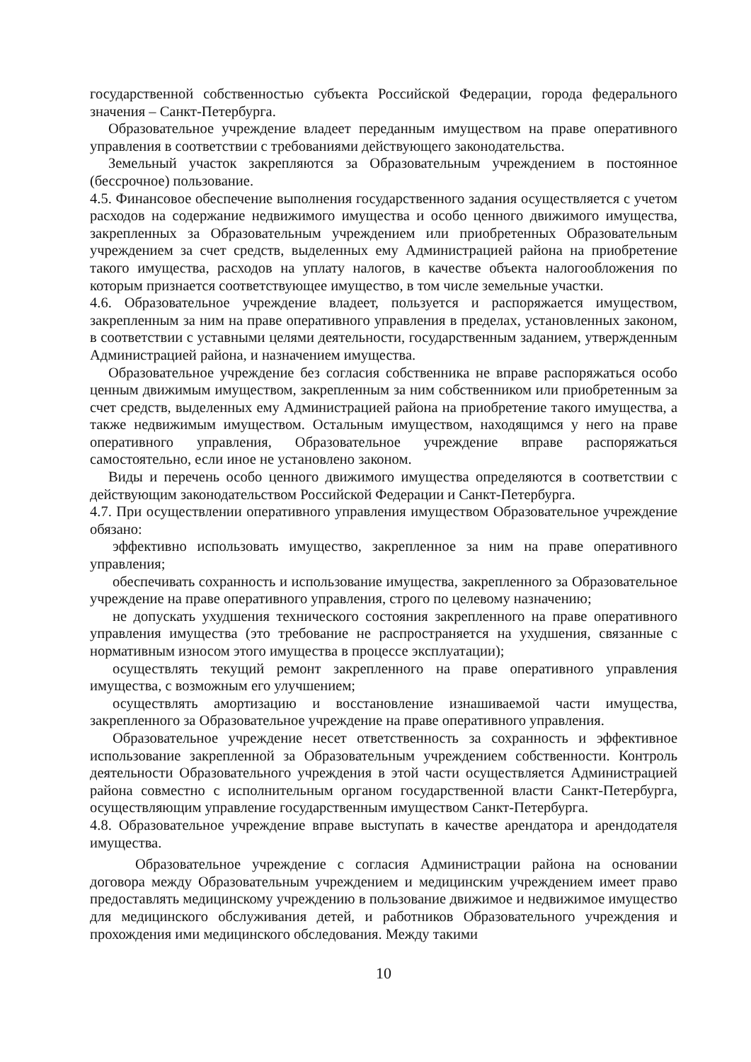государственной собственностью субъекта Российской Федерации, города федерального значения – Санкт-Петербурга.
Образовательное учреждение владеет переданным имуществом на праве оперативного управления в соответствии с требованиями действующего законодательства.
Земельный участок закрепляются за Образовательным учреждением в постоянное (бессрочное) пользование.
4.5. Финансовое обеспечение выполнения государственного задания осуществляется с учетом расходов на содержание недвижимого имущества и особо ценного движимого имущества, закрепленных за Образовательным учреждением или приобретенных Образовательным учреждением за счет средств, выделенных ему Администрацией района на приобретение такого имущества, расходов на уплату налогов, в качестве объекта налогообложения по которым признается соответствующее имущество, в том числе земельные участки.
4.6. Образовательное учреждение владеет, пользуется и распоряжается имуществом, закрепленным за ним на праве оперативного управления в пределах, установленных законом, в соответствии с уставными целями деятельности, государственным заданием, утвержденным Администрацией района, и назначением имущества.
Образовательное учреждение без согласия собственника не вправе распоряжаться особо ценным движимым имуществом, закрепленным за ним собственником или приобретенным за счет средств, выделенных ему Администрацией района на приобретение такого имущества, а также недвижимым имуществом. Остальным имуществом, находящимся у него на праве оперативного управления, Образовательное учреждение вправе распоряжаться самостоятельно, если иное не установлено законом.
Виды и перечень особо ценного движимого имущества определяются в соответствии с действующим законодательством Российской Федерации и Санкт-Петербурга.
4.7. При осуществлении оперативного управления имуществом Образовательное учреждение обязано:
эффективно использовать имущество, закрепленное за ним на праве оперативного управления;
обеспечивать сохранность и использование имущества, закрепленного за Образовательное учреждение на праве оперативного управления, строго по целевому назначению;
не допускать ухудшения технического состояния закрепленного на праве оперативного управления имущества (это требование не распространяется на ухудшения, связанные с нормативным износом этого имущества в процессе эксплуатации);
осуществлять текущий ремонт закрепленного на праве оперативного управления имущества, с возможным его улучшением;
осуществлять амортизацию и восстановление изнашиваемой части имущества, закрепленного за Образовательное учреждение на праве оперативного управления.
Образовательное учреждение несет ответственность за сохранность и эффективное использование закрепленной за Образовательным учреждением собственности. Контроль деятельности Образовательного учреждения в этой части осуществляется Администрацией района совместно с исполнительным органом государственной власти Санкт-Петербурга, осуществляющим управление государственным имуществом Санкт-Петербурга.
4.8. Образовательное учреждение вправе выступать в качестве арендатора и арендодателя имущества.
Образовательное учреждение с согласия Администрации района на основании договора между Образовательным учреждением и медицинским учреждением имеет право предоставлять медицинскому учреждению в пользование движимое и недвижимое имущество для медицинского обслуживания детей, и работников Образовательного учреждения и прохождения ими медицинского обследования. Между такими
10